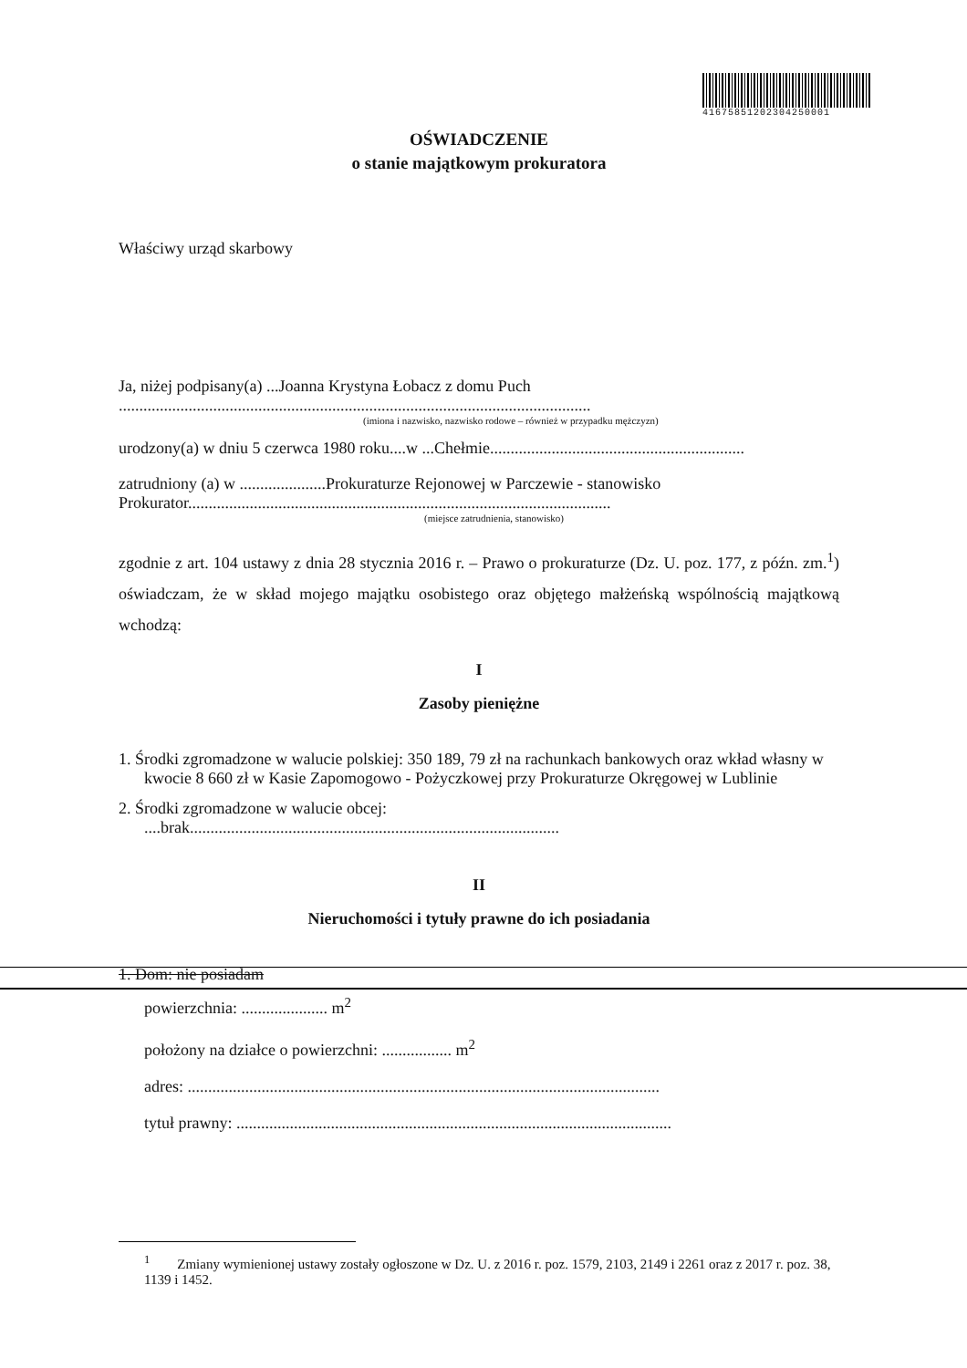4167585120230425000​1
OŚWIADCZENIE
o stanie majątkowym prokuratora
Właściwy urząd skarbowy
Ja, niżej podpisany(a) ...Joanna Krystyna Łobacz z domu Puch
...................................................................................................................
(imiona i nazwisko, nazwisko rodowe – również w przypadku mężczyzn)
urodzony(a) w dniu 5 czerwca 1980 roku....w ...Chełmie..............................................................
zatrudniony (a) w .....................Prokuraturze Rejonowej w Parczewie - stanowisko
Prokurator.......................................................................................................
(miejsce zatrudnienia, stanowisko)
zgodnie z art. 104 ustawy z dnia 28 stycznia 2016 r. – Prawo o prokuraturze (Dz. U. poz. 177, z późn. zm.<sup>1</sup>) oświadczam, że w skład mojego majątku osobistego oraz objętego małżeńską wspólnością majątkową wchodzą:
I
Zasoby pieniężne
1. Środki zgromadzone w walucie polskiej: 350 189, 79 zł na rachunkach bankowych oraz wkład własny w kwocie 8 660 zł w Kasie Zapomogowo - Pożyczkowej przy Prokuraturze Okręgowej w Lublinie
2. Środki zgromadzone w walucie obcej:
....brak..........................................................................................
II
Nieruchomości i tytuły prawne do ich posiadania
1. Dom: nie posiadam
powierzchnia: ..................... m<sup>2</sup>
położony na działce o powierzchni: ................. m<sup>2</sup>
adres: ...................................................................................................................
tytuł prawny: ..........................................................................................................
<sup>1</sup> Zmiany wymienionej ustawy zostały ogłoszone w Dz. U. z 2016 r. poz. 1579, 2103, 2149 i 2261 oraz z 2017 r. poz. 38, 1139 i 1452.